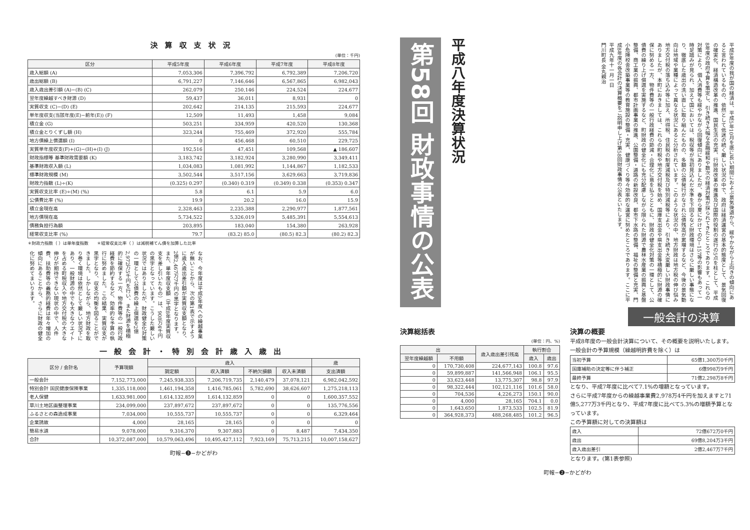決算収支状況
(単位：千円)
| 区分 | 平成5年度 | 平成6年度 | 平成7年度 | 平成8年度 |
| --- | --- | --- | --- | --- |
| 歳入総額 (A) | 7,053,306 | 7,396,792 | 6,792,389 | 7,206,720 |
| 歳出総額 (B) | 6,791,227 | 7,146,646 | 6,567,865 | 6,982,043 |
| 歳入歳出差引額 (A)−(B) (C) | 262,079 | 250,146 | 224,524 | 224,677 |
| 翌年度繰越すべき財源 (D) | 59,437 | 36,011 | 8,931 | 0 |
| 実質収支 (C)−(D) (E) | 202,642 | 214,135 | 215,593 | 224,677 |
| 単年度収支(当該年度(E)−前年(E)) (F) | 12,509 | 11,493 | 1,458 | 9,084 |
| 積立金 (G) | 503,251 | 334,959 | 420,520 | 130,368 |
| 積立金とりくずし額 (H) | 323,244 | 755,469 | 372,920 | 555,784 |
| 地方債繰上償還額 (I) | 0 | 456,468 | 60,510 | 229,725 |
| 実質単年度収支(F)+(G)−(H)+(I) (J) | 192,516 | 47,451 | 109,568 | ▲ 186,607 |
| 財政指標等 基準財政需要額 (K) | 3,183,742 | 3,182,924 | 3,280,990 | 3,349,411 |
| 基準財政収入額 (L) | 1,034,083 | 1,081,992 | 1,144,867 | 1,182,533 |
| 標準財政規模 (M) | 3,502,544 | 3,517,156 | 3,629,663 | 3,719,836 |
| 財政力指数 (L)÷(K) | (0.325) 0.297 | (0.340) 0.319 | (0.349) 0.338 | (0.353) 0.347 |
| 実質収支比率 (E)÷(M) (%) | 5.8 | 6.1 | 5.9 | 6.0 |
| 公債費比率 (%) | 19.9 | 20.2 | 16.0 | 15.9 |
| 積立金現在高 | 2,328,463 | 2,235,388 | 2,290,977 | 1,877,561 |
| 地方債現在高 | 5,734,522 | 5,326,019 | 5,485,391 | 5,554,613 |
| 債務負担行為額 | 203,895 | 183,040 | 154,380 | 263,928 |
| 経常収支比率 (%) | 79.7 | (83.2) 85.0 | (80.5) 82.3 | (80.2) 82.3 |
＊財政力指数（ ）は単年度指数　　＊経常収支比率（ ）は減税補てん債を加算した比率
なお、今年度は平成9年度への繰越事業が無いことから、次の第1表で示すように歳入歳出差引額が実質収支額となり、2億2,467万7千円の黒字となります。また、単年度収支額（平成8年度実質収支を差し引いたもの）は、908万4千円の黒字となっています。こうした厳しい状況ではありましたが、財政健全化対策の一環として公債費の繰上償還を2億2,972万5千円を行い、また財源を積極的に確保する一方、物件費等の一般行政経費を節約するなど、効率的な予算の執行に努めました。この結果、実質収支が黒字となり、収支の均衡を図ることができました。しかしながら、地方財政を取り巻く環境は依然として厳しい状況下にあり、一般財源の中でも大きなウエイトを占める町税収入や地方交付税の大きな伸びが期待できない現状の中で、人件費、扶助費等の義務的経費は年々増加の傾向にあることから、さらに財政の健全化に努めてまいります。
一般会計・特別会計歳入歳出
| 区分 / 会計名 | 予算現額 | 歳入 | | | | 歳 |
| --- | --- | --- | --- | --- | --- | --- |
| | | 調定額 | 収入済額 | 不納欠損額 | 収入未済額 | 支出済額 |
| 一般会計 | 7,152,773,000 | 7,245,938,335 | 7,206,719,735 | 2,140,479 | 37,078,121 | 6,982,042,592 |
| 特別会計 国民健康保険事業 | 1,335,118,000 | 1,461,194,358 | 1,416,785,061 | 5,782,690 | 38,626,607 | 1,275,218,113 |
| 老人保健 | 1,633,981,000 | 1,614,132,859 | 1,614,132,859 | 0 | 0 | 1,600,357,552 |
| 草川土地区画整理事業 | 234,099,000 | 237,897,672 | 237,897,672 | 0 | 0 | 135,776,556 |
| ふるさとの森造成事業 | 7,034,000 | 10,555,737 | 10,555,737 | 0 | 0 | 6,329,464 |
| 企業誘致 | 4,000 | 28,165 | 28,165 | 0 | 0 | 0 |
| 簡易水道 | 9,078,000 | 9,316,370 | 9,307,883 | 0 | 8,487 | 7,434,350 |
| 合計 | 10,372,087,000 | 10,579,063,496 | 10,495,427,112 | 7,923,169 | 75,713,215 | 10,007,158,627 |
町報−❸−かどがわ
第58回 財政事情の公表
平成八年度決算状況
平成8年度の我が国の経済は、平成5年10月を底に長い期間におよぶ景気後退から、緩やかながら上向きの傾向にあると言われているものの、依然として低迷の続く厳しい状況の中で、政府は経済運営の基本的態度として、景気回復の確実化、経済構造改革の推進、国民生活の充実、行財政改革の推進及び国際的役割の遂行の5点を柱として、平成8年度の政府予算を策定し、引き続き大幅な金融緩和や数次の経済対策が採られてきたところであります。これらの対策により、個人消費等も緩やかながら回復傾向にありましたが、春から夏にかけてのO−157等の影響もあって一時足踏みが見られ、加えて国においては、税収等が当初見込んだ水準を下回るなど財政環境はさらに厳しい事態になり、徹底した歳出の洗い直しに取り組んだものの、多額の公債発行がなされ公債残高が累増するなど、今後の景気動向は地域や業種によって異なる状況にあると分析されています。このような状況の中、地方財政は地方税の伸び悩み地方交付税の落ち込み等に加え、所得税、住民税の制度減税及び特別減税等により、引き続き大変厳しい財政事情にありましたが、本町におきましては、これらの町税や地方交付税を始め、国庫支出金や県支出金等積極的に財源の確保に努める一方、物件費等の一般行政経費の節減・合理化に意を払うとともに、財政の健全化対策の一環として、公債費の繰り上げ償還を実施するなど、町財政の健全化にも充分配慮しながら限られた財源で農林水産業の振興と基盤整備、商工業の振興、都市計画事業の推進、公園整備・道路の新設改良、都市下水路の整備、福祉の整備と充実、門小危険校舎改築事業等の教育施設の整備・充実、健康づくり等々効率的な運営に努めたところであります。ここに平成8年度の各会計の決算概要をご説明申し上げ第58回財政事情の公表といたします。
平成九年十一月一日
門川町長 金丸親治
一般会計の決算
決算総括表
(単位：円、%)
| 出 | | 歳入歳出差引残高 | 執行割合 | |
| --- | --- | --- | --- | --- |
| 翌年度繰越額 | 不用額 | | 歳入 | 歳出 |
| 0 | 170,730,408 | 224,677,143 | 100.8 | 97.6 |
| 0 | 59,899,887 | 141,566,948 | 106.1 | 95.5 |
| 0 | 33,623,448 | 13,775,307 | 98.8 | 97.9 |
| 0 | 98,322,444 | 102,121,116 | 101.6 | 58.0 |
| 0 | 704,536 | 4,226,273 | 150.1 | 90.0 |
| 0 | 4,000 | 28,165 | 704.1 | 0.0 |
| 0 | 1,643,650 | 1,873,533 | 102.5 | 81.9 |
| 0 | 364,928,373 | 488,268,485 | 101.2 | 96.5 |
決算の概要
平成8年度の一般会計決算について、その概要を説明いたします。
一般会計の予算規模（繰越明許費を除く）は
| 当初予算 | 65億1,300万0千円 |
| 国庫補助の決定等に伴う補正 | 6億998万9千円 |
| 最終予算 | 71億2,298万8千円 |
となり、平成7年度に比べて7.1%の増額となっています。
さらに平成7年度からの繰越事業費2,978万4千円を加えますと71億5,277万3千円となり、平成7年度に比べて5.3%の増額予算となっています。
この予算額に対しての決算額は
| 歳入 | 72億672万0千円 |
| 歳出 | 69億8,204万3千円 |
| 歳入歳出差引 | 2億2,467万7千円 |
となります。(第1表参照)
町報−❷−かどがわ